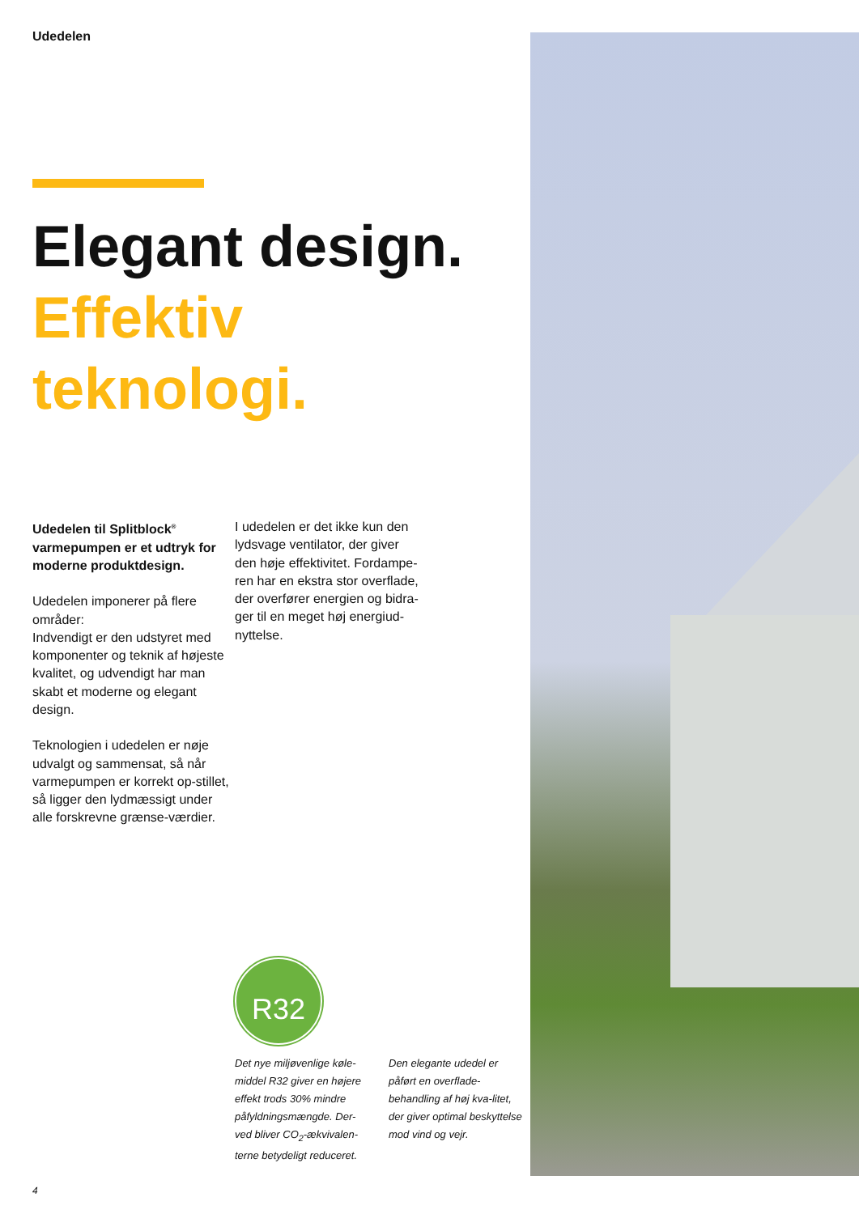Udedelen
Elegant design.
Effektiv teknologi.
Udedelen til Splitblock<sup>®</sup> varmepumpen er et udtryk for moderne produktdesign.
Udedelen imponerer på flere områder:
Indvendigt er den udstyret med komponenter og teknik af højeste kvalitet, og udvendigt har man skabt et moderne og elegant design.
Teknologien i udedelen er nøje udvalgt og sammensat, så når varmepumpen er korrekt op-stillet, så ligger den lydmæssigt under alle forskrevne grænse-værdier.
I udedelen er det ikke kun den lydsvage ventilator, der giver den høje effektivitet. Fordampe-ren har en ekstra stor overflade, der overfører energien og bidra-ger til en meget høj energiud-nyttelse.
R32
Det nye miljøvenlige køle-middel R32 giver en højere effekt trods 30% mindre påfyldningsmængde. Der-ved bliver CO<sub>2</sub>-ækvivalen-terne betydeligt reduceret.
Den elegante udedel er påført en overflade-behandling af høj kva-litet, der giver optimal beskyttelse mod vind og vejr.
4